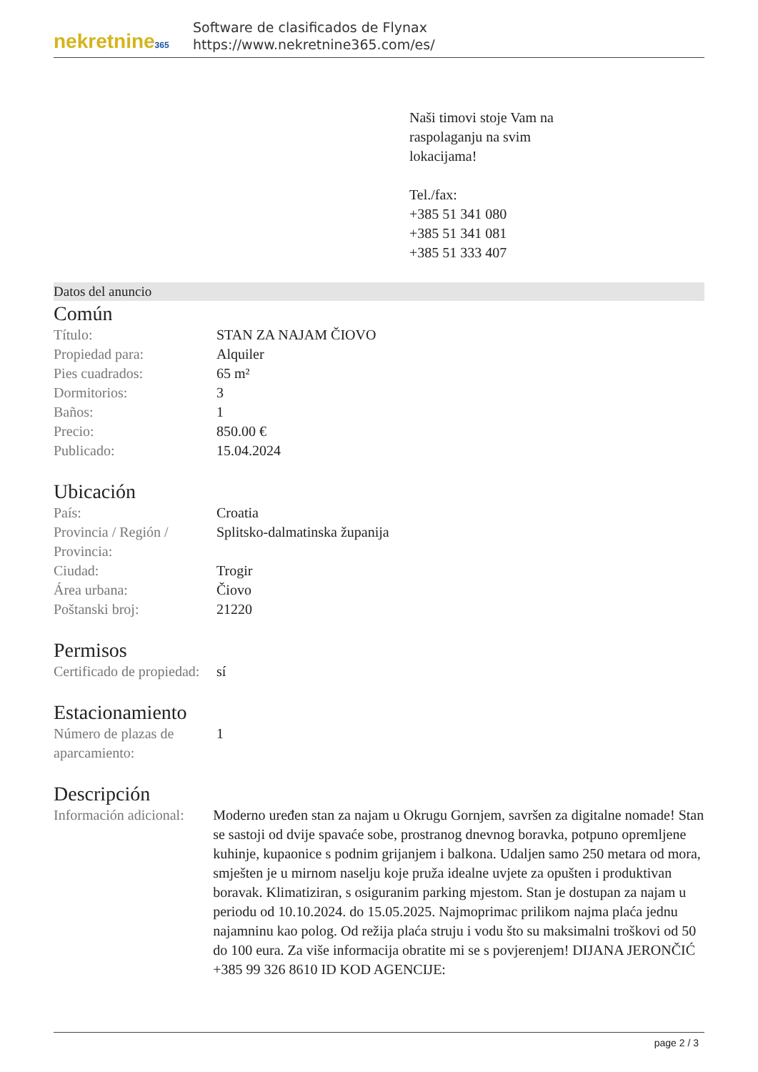nekretnine365
Software de clasificados de Flynax
https://www.nekretnine365.com/es/
Naši timovi stoje Vam na
raspolaganju na svim
lokacijama!
Tel./fax:
+385 51 341 080
+385 51 341 081
+385 51 333 407
Datos del anuncio
Común
| Título: | STAN ZA NAJAM ČIOVO |
| Propiedad para: | Alquiler |
| Pies cuadrados: | 65 m² |
| Dormitorios: | 3 |
| Baños: | 1 |
| Precio: | 850.00 € |
| Publicado: | 15.04.2024 |
Ubicación
| País: | Croatia |
| Provincia / Región / Provincia: | Splitsko-dalmatinska županija |
| Ciudad: | Trogir |
| Área urbana: | Čiovo |
| Poštanski broj: | 21220 |
Permisos
| Certificado de propiedad: | sí |
Estacionamiento
| Número de plazas de aparcamiento: | 1 |
Descripción
| Información adicional: | Moderno uređen stan za najam u Okrugu Gornjem, savršen za digitalne nomade! Stan se sastoji od dvije spavaće sobe, prostranog dnevnog boravka, potpuno opremljene kuhinje, kupaonice s podnim grijanjem i balkona. Udaljen samo 250 metara od mora, smješten je u mirnom naselju koje pruža idealne uvjete za opušten i produktivan boravak. Klimatiziran, s osiguranim parking mjestom. Stan je dostupan za najam u periodu od 10.10.2024. do 15.05.2025. Najmoprimac prilikom najma plaća jednu najamninu kao polog. Od režija plaća struju i vodu što su maksimalni troškovi od 50 do 100 eura. Za više informacija obratite mi se s povjerenjem! DIJANA JERONČIĆ +385 99 326 8610 ID KOD AGENCIJE: |
page 2 / 3